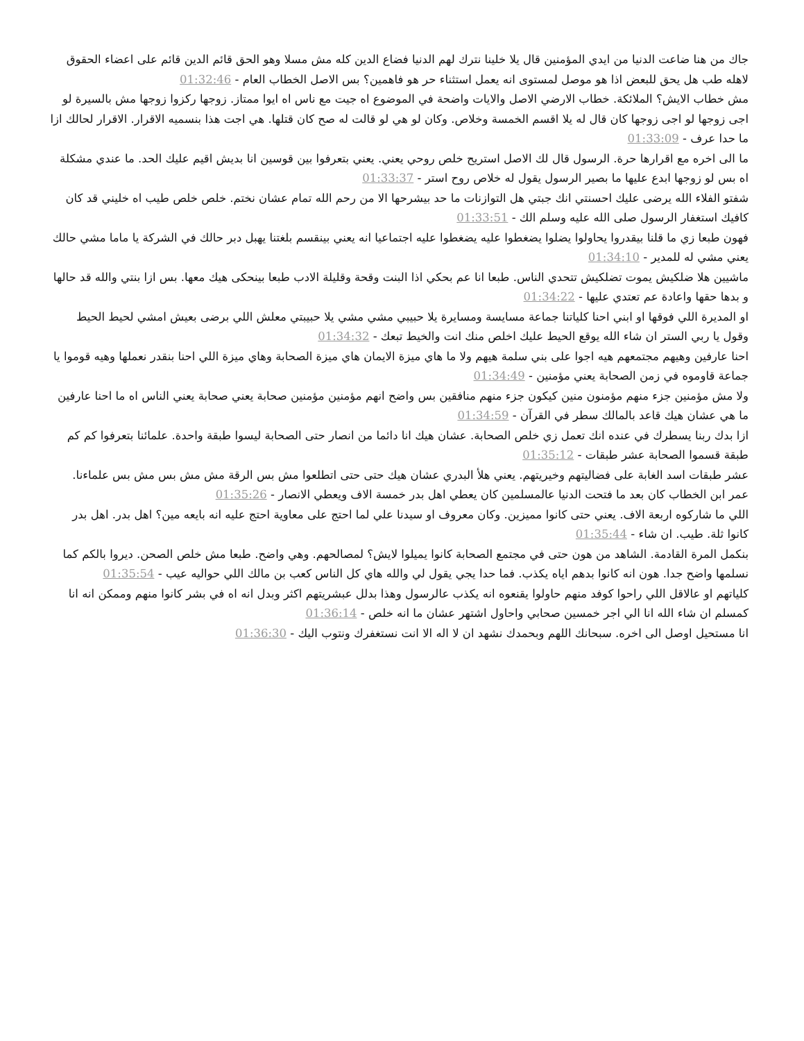جاك من هنا ضاعت الدنيا من ايدي المؤمنين قال يلا خلينا نترك لهم الدنيا فضاع الدين كله مش مسلا وهو الحق قائم الدين قائم على اعضاء الحقوق لاهله طب هل يحق للبعض اذا هو موصل لمستوى انه يعمل استثناء حر هو فاهمين؟ بس الاصل الخطاب العام - 01:32:46
مش خطاب الايش؟ الملائكة. خطاب الارضي الاصل والايات واضحة في الموضوع اه جيت مع ناس اه ايوا ممتاز. زوجها ركزوا زوجها مش بالسيرة لو اجى زوجها لو اجى زوجها كان قال له يلا اقسم الخمسة وخلاص. وكان لو هي لو قالت له صح كان قتلها. هي اجت هذا بنسميه الاقرار. الاقرار لحالك ازا ما حدا عرف - 01:33:09
ما الى اخره مع اقرارها حرة. الرسول قال لك الاصل استريح خلص روحي يعني. يعني بتعرفوا بين قوسين انا بديش اقيم عليك الحد. ما عندي مشكلة اه بس لو زوجها ابدع عليها ما بصير الرسول يقول له خلاص روح استر - 01:33:37
شفتو الفلاء الله يرضى عليك احسنتي انك جبتي هل التوازنات ما حد بيشرحها الا من رحم الله تمام عشان نختم. خلص خلص طيب اه خليني قد كان كافيك استغفار الرسول صلى الله عليه وسلم الك - 01:33:51
فهون طبعا زي ما قلنا بيقدروا يحاولوا يضلوا يضغطوا عليه يضغطوا عليه اجتماعيا انه يعني بينقسم بلغتنا يهبل دبر حالك في الشركة يا ماما مشي حالك يعني مشي له للمدير - 01:34:10
ماشيين هلا ضلكيش يموت تضلكيش تتحدي الناس. طبعا انا عم بحكي اذا البنت وقحة وقليلة الادب طبعا بينحكى هيك معها. بس ازا بنتي والله قد حالها و بدها حقها واعادة عم تعتدي عليها - 01:34:22
او المديرة اللي فوقها او ابني احنا كلياتنا جماعة مسايسة ومسايرة يلا حبيبي مشي مشي يلا حبيبتي معلش اللي برضى بعيش امشي لحيط الحيط وقول يا ربي الستر ان شاء الله يوقع الحيط عليك اخلص منك انت والخيط تبعك - 01:34:32
احنا عارفين وهيهم مجتمعهم هيه اجوا على بني سلمة هيهم ولا ما هاي ميزة الايمان هاي ميزة الصحابة وهاي ميزة اللي احنا بنقدر نعملها وهيه قوموا يا جماعة قاوموه في زمن الصحابة يعني مؤمنين - 01:34:49
ولا مش مؤمنين جزء منهم مؤمنون منين كيكون جزء منهم منافقين بس واضح انهم مؤمنين مؤمنين صحابة يعني صحابة يعني الناس اه ما احنا عارفين ما هي عشان هيك قاعد بالمالك سطر في القرآن - 01:34:59
ازا بدك ربنا يسطرك في عنده انك تعمل زي خلص الصحابة. عشان هيك انا دائما من انصار حتى الصحابة ليسوا طبقة واحدة. علمائنا بتعرفوا كم كم طبقة قسموا الصحابة عشر طبقات - 01:35:12
عشر طبقات اسد الغابة على فضاليتهم وخيريتهم. يعني هلأ البدري عشان هيك حتى حتى اتطلعوا مش بس الرقة مش مش بس مش بس علماءنا. عمر ابن الخطاب كان بعد ما فتحت الدنيا عالمسلمين كان يعطي اهل بدر خمسة الاف ويعطي الانصار - 01:35:26
اللي ما شاركوه اربعة الاف. يعني حتى كانوا مميزين. وكان معروف او سيدنا علي لما احتج على معاوية احتج عليه انه بايعه مين؟ اهل بدر. اهل بدر كانوا ثلة. طيب. ان شاء - 01:35:44
بنكمل المرة القادمة. الشاهد من هون حتى في مجتمع الصحابة كانوا يميلوا لايش؟ لمصالحهم. وهي واضح. طبعا مش خلص الصحن. ديروا بالكم كما نسلمها واضح جدا. هون انه كانوا بدهم اياه يكذب. فما حدا يجي يقول لي والله هاي كل الناس كعب بن مالك اللي حواليه عيب - 01:35:54
كلياتهم او عالاقل اللي راحوا كوفد منهم حاولوا يقنعوه انه يكذب عالرسول وهذا بدلل عبشريتهم اكثر وبدل انه اه في بشر كانوا منهم وممكن انه انا كمسلم ان شاء الله انا الي اجر خمسين صحابي واحاول اشتهر عشان ما انه خلص - 01:36:14
انا مستحيل اوصل الى اخره. سبحانك اللهم وبحمدك نشهد ان لا اله الا انت نستغفرك ونتوب اليك - 01:36:30